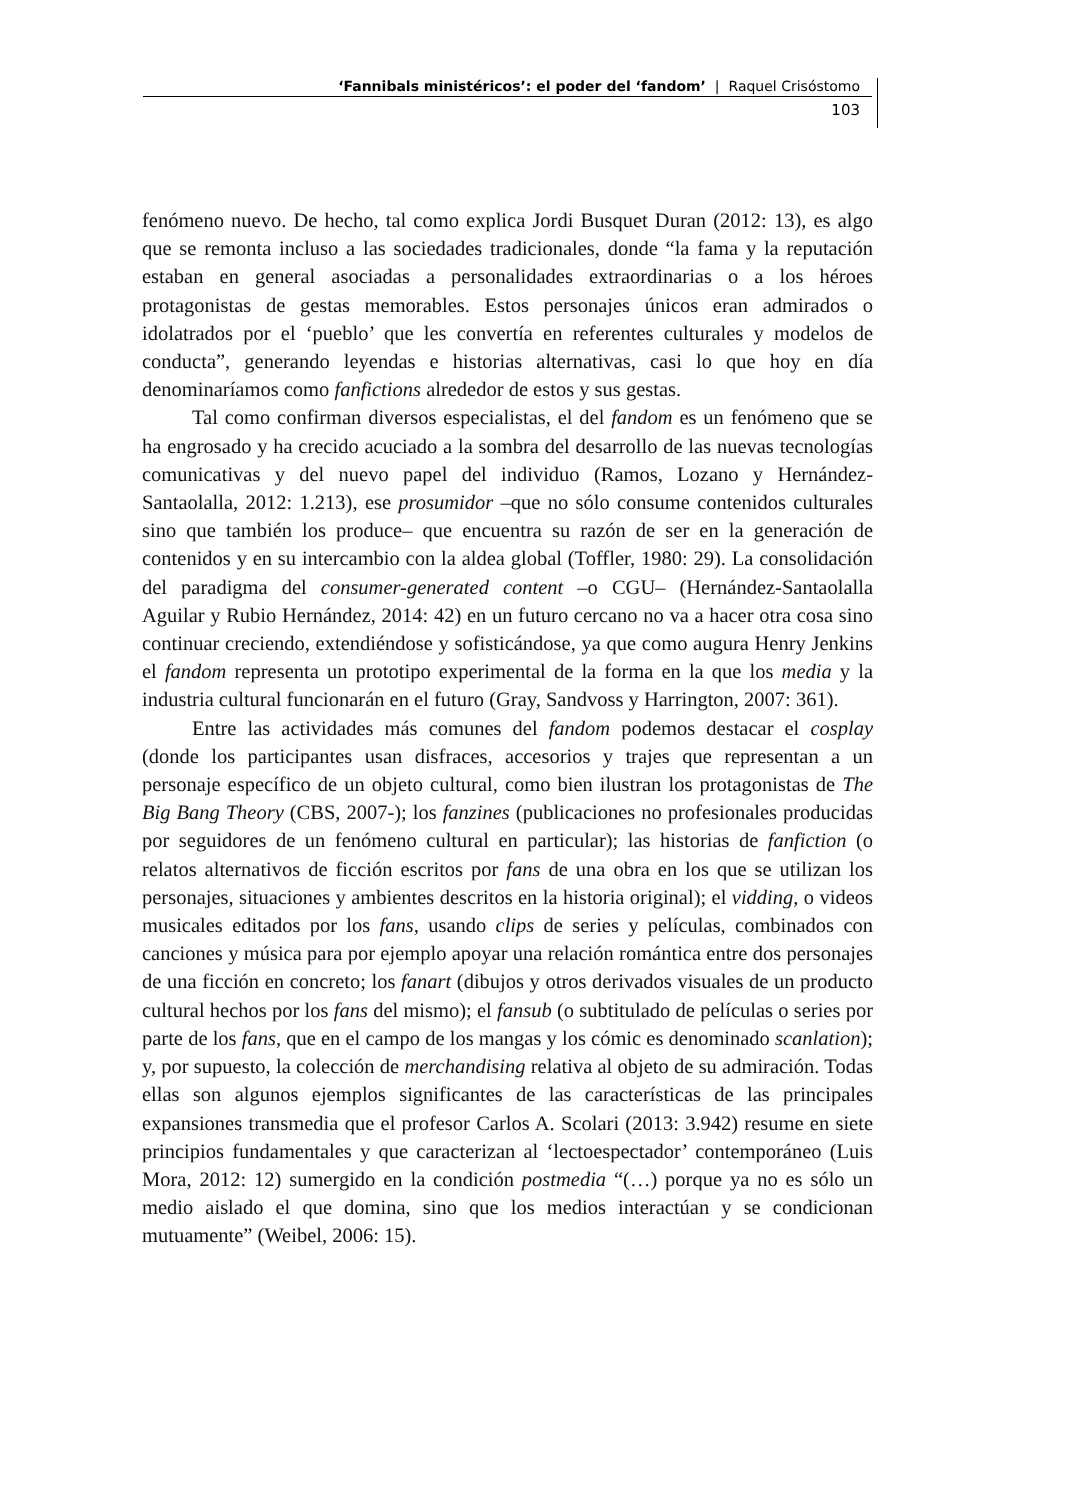‘Fannibals ministéricos’: el poder del ‘fandom’ | Raquel Crisóstomo
103
fenómeno nuevo. De hecho, tal como explica Jordi Busquet Duran (2012: 13), es algo que se remonta incluso a las sociedades tradicionales, donde “la fama y la reputación estaban en general asociadas a personalidades extraordinarias o a los héroes protagonistas de gestas memorables. Estos personajes únicos eran admirados o idolatrados por el ‘pueblo’ que les convertía en referentes culturales y modelos de conducta”, generando leyendas e historias alternativas, casi lo que hoy en día denominaríamos como fanfictions alrededor de estos y sus gestas.
Tal como confirman diversos especialistas, el del fandom es un fenómeno que se ha engrosado y ha crecido acuciado a la sombra del desarrollo de las nuevas tecnologías comunicativas y del nuevo papel del individuo (Ramos, Lozano y Hernández-Santaolalla, 2012: 1.213), ese prosumidor –que no sólo consume contenidos culturales sino que también los produce– que encuentra su razón de ser en la generación de contenidos y en su intercambio con la aldea global (Toffler, 1980: 29). La consolidación del paradigma del consumer-generated content –o CGU– (Hernández-Santaolalla Aguilar y Rubio Hernández, 2014: 42) en un futuro cercano no va a hacer otra cosa sino continuar creciendo, extendiéndose y sofisticándose, ya que como augura Henry Jenkins el fandom representa un prototipo experimental de la forma en la que los media y la industria cultural funcionarán en el futuro (Gray, Sandvoss y Harrington, 2007: 361).
Entre las actividades más comunes del fandom podemos destacar el cosplay (donde los participantes usan disfraces, accesorios y trajes que representan a un personaje específico de un objeto cultural, como bien ilustran los protagonistas de The Big Bang Theory (CBS, 2007-); los fanzines (publicaciones no profesionales producidas por seguidores de un fenómeno cultural en particular); las historias de fanfiction (o relatos alternativos de ficción escritos por fans de una obra en los que se utilizan los personajes, situaciones y ambientes descritos en la historia original); el vidding, o videos musicales editados por los fans, usando clips de series y películas, combinados con canciones y música para por ejemplo apoyar una relación romántica entre dos personajes de una ficción en concreto; los fanart (dibujos y otros derivados visuales de un producto cultural hechos por los fans del mismo); el fansub (o subtitulado de películas o series por parte de los fans, que en el campo de los mangas y los cómic es denominado scanlation); y, por supuesto, la colección de merchandising relativa al objeto de su admiración. Todas ellas son algunos ejemplos significantes de las características de las principales expansiones transmedia que el profesor Carlos A. Scolari (2013: 3.942) resume en siete principios fundamentales y que caracterizan al ‘lectoespectador’ contemporáneo (Luis Mora, 2012: 12) sumergido en la condición postmedia “(…) porque ya no es sólo un medio aislado el que domina, sino que los medios interactúan y se condicionan mutuamente” (Weibel, 2006: 15).